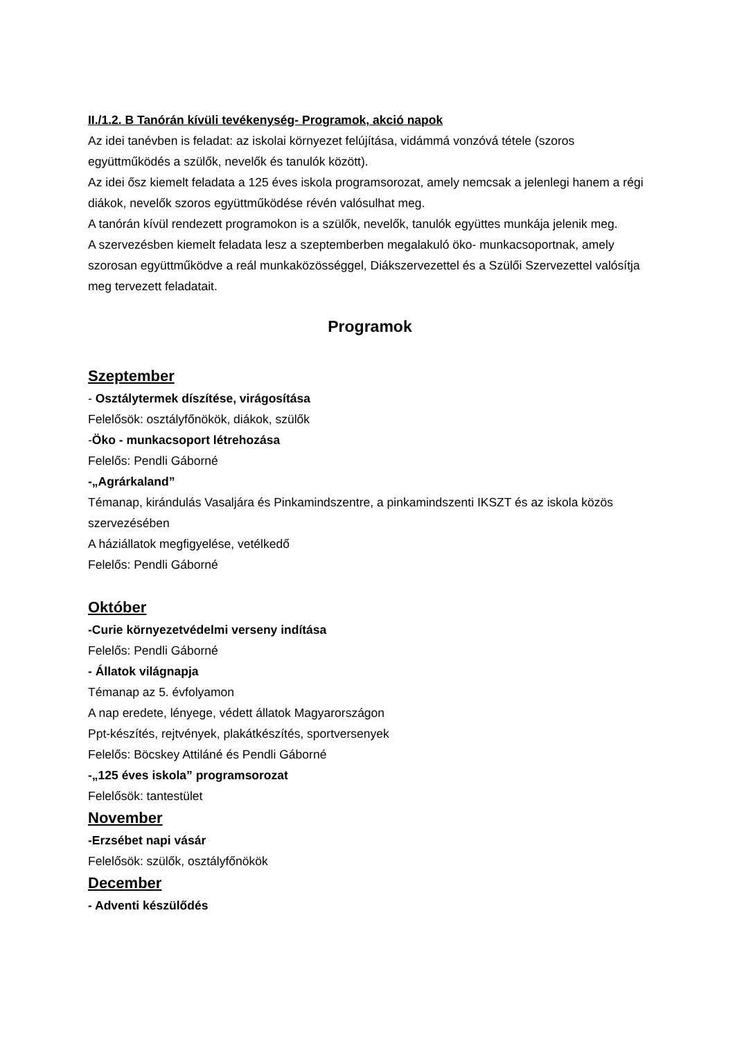II./1.2. B Tanórán kívüli tevékenység- Programok, akció napok
Az idei tanévben is feladat: az iskolai környezet felújítása, vidámmá vonzóvá tétele (szoros együttműködés a szülők, nevelők és tanulók között).
Az idei ősz kiemelt feladata a 125 éves iskola programsorozat, amely nemcsak a jelenlegi hanem a régi diákok, nevelők szoros együttműködése révén valósulhat meg.
A tanórán kívül rendezett programokon is a szülők, nevelők, tanulók együttes munkája jelenik meg.
A szervezésben kiemelt feladata lesz a szeptemberben megalakuló öko- munkacsoportnak, amely szorosan együttműködve a reál munkaközösséggel, Diákszervezettel és a Szülői Szervezettel valósítja meg tervezett feladatait.
Programok
Szeptember
- Osztálytermek díszítése, virágosítása
Felelősök: osztályfőnökök, diákok, szülők
-Öko - munkacsoport létrehozása
Felelős: Pendli Gáborné
-„Agrárkaland”
Témanap, kirándulás Vasaljára és Pinkamindszentre, a pinkamindszenti IKSZT és az iskola közös szervezésében
A háziállatok megfigyelése, vetélkedő
Felelős: Pendli Gáborné
Október
-Curie környezetvédelmi verseny indítása
Felelős: Pendli Gáborné
- Állatok világnapja
Témanap az 5. évfolyamon
A nap eredete, lényege, védett állatok Magyarországon
Ppt-készítés, rejtvények, plakátkészítés, sportversenyek
Felelős: Böcskey Attiláné és Pendli Gáborné
-„125 éves iskola” programsorozat
Felelősök: tantestület
November
-Erzsébet napi vásár
Felelősök: szülők, osztályfőnökök
December
- Adventi készülődés